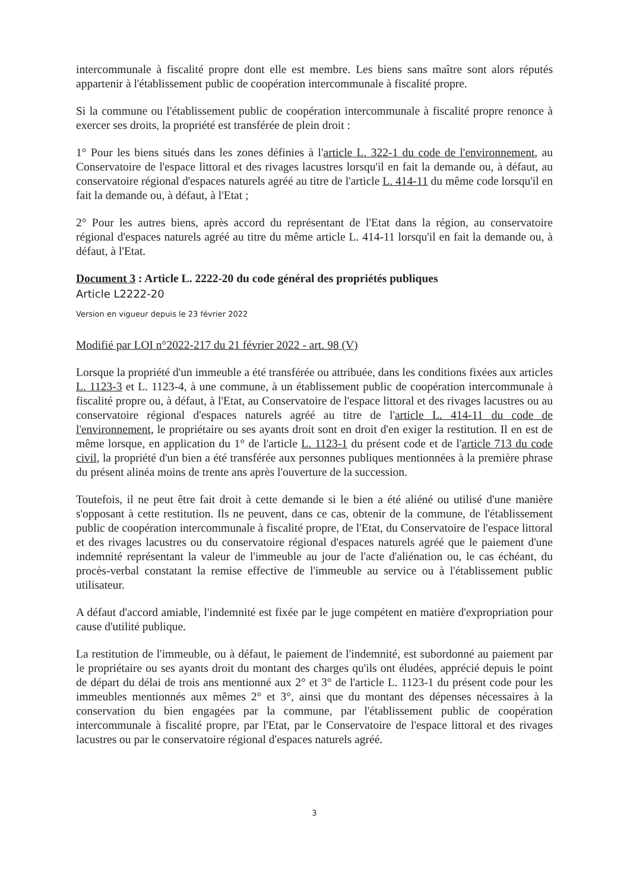intercommunale à fiscalité propre dont elle est membre. Les biens sans maître sont alors réputés appartenir à l'établissement public de coopération intercommunale à fiscalité propre.
Si la commune ou l'établissement public de coopération intercommunale à fiscalité propre renonce à exercer ses droits, la propriété est transférée de plein droit :
1° Pour les biens situés dans les zones définies à l'article L. 322-1 du code de l'environnement, au Conservatoire de l'espace littoral et des rivages lacustres lorsqu'il en fait la demande ou, à défaut, au conservatoire régional d'espaces naturels agréé au titre de l'article L. 414-11 du même code lorsqu'il en fait la demande ou, à défaut, à l'Etat ;
2° Pour les autres biens, après accord du représentant de l'Etat dans la région, au conservatoire régional d'espaces naturels agréé au titre du même article L. 414-11 lorsqu'il en fait la demande ou, à défaut, à l'Etat.
Document 3 : Article L. 2222-20 du code général des propriétés publiques
Article L2222-20
Version en vigueur depuis le 23 février 2022
Modifié par LOI n°2022-217 du 21 février 2022 - art. 98 (V)
Lorsque la propriété d'un immeuble a été transférée ou attribuée, dans les conditions fixées aux articles L. 1123-3 et L. 1123-4, à une commune, à un établissement public de coopération intercommunale à fiscalité propre ou, à défaut, à l'Etat, au Conservatoire de l'espace littoral et des rivages lacustres ou au conservatoire régional d'espaces naturels agréé au titre de l'article L. 414-11 du code de l'environnement, le propriétaire ou ses ayants droit sont en droit d'en exiger la restitution. Il en est de même lorsque, en application du 1° de l'article L. 1123-1 du présent code et de l'article 713 du code civil, la propriété d'un bien a été transférée aux personnes publiques mentionnées à la première phrase du présent alinéa moins de trente ans après l'ouverture de la succession.
Toutefois, il ne peut être fait droit à cette demande si le bien a été aliéné ou utilisé d'une manière s'opposant à cette restitution. Ils ne peuvent, dans ce cas, obtenir de la commune, de l'établissement public de coopération intercommunale à fiscalité propre, de l'Etat, du Conservatoire de l'espace littoral et des rivages lacustres ou du conservatoire régional d'espaces naturels agréé que le paiement d'une indemnité représentant la valeur de l'immeuble au jour de l'acte d'aliénation ou, le cas échéant, du procès-verbal constatant la remise effective de l'immeuble au service ou à l'établissement public utilisateur.
A défaut d'accord amiable, l'indemnité est fixée par le juge compétent en matière d'expropriation pour cause d'utilité publique.
La restitution de l'immeuble, ou à défaut, le paiement de l'indemnité, est subordonné au paiement par le propriétaire ou ses ayants droit du montant des charges qu'ils ont éludées, apprécié depuis le point de départ du délai de trois ans mentionné aux 2° et 3° de l'article L. 1123-1 du présent code pour les immeubles mentionnés aux mêmes 2° et 3°, ainsi que du montant des dépenses nécessaires à la conservation du bien engagées par la commune, par l'établissement public de coopération intercommunale à fiscalité propre, par l'Etat, par le Conservatoire de l'espace littoral et des rivages lacustres ou par le conservatoire régional d'espaces naturels agréé.
3